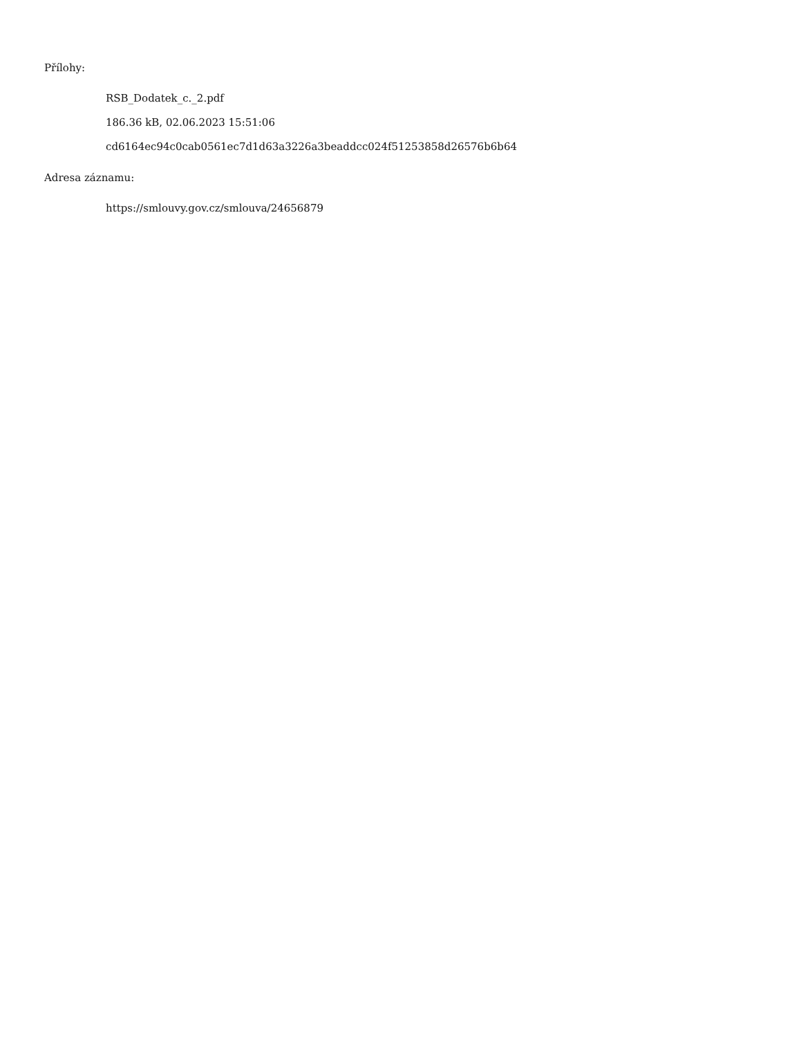Přílohy:
RSB_Dodatek_c._2.pdf
186.36 kB, 02.06.2023 15:51:06
cd6164ec94c0cab0561ec7d1d63a3226a3beaddcc024f51253858d26576b6b64
Adresa záznamu:
https://smlouvy.gov.cz/smlouva/24656879